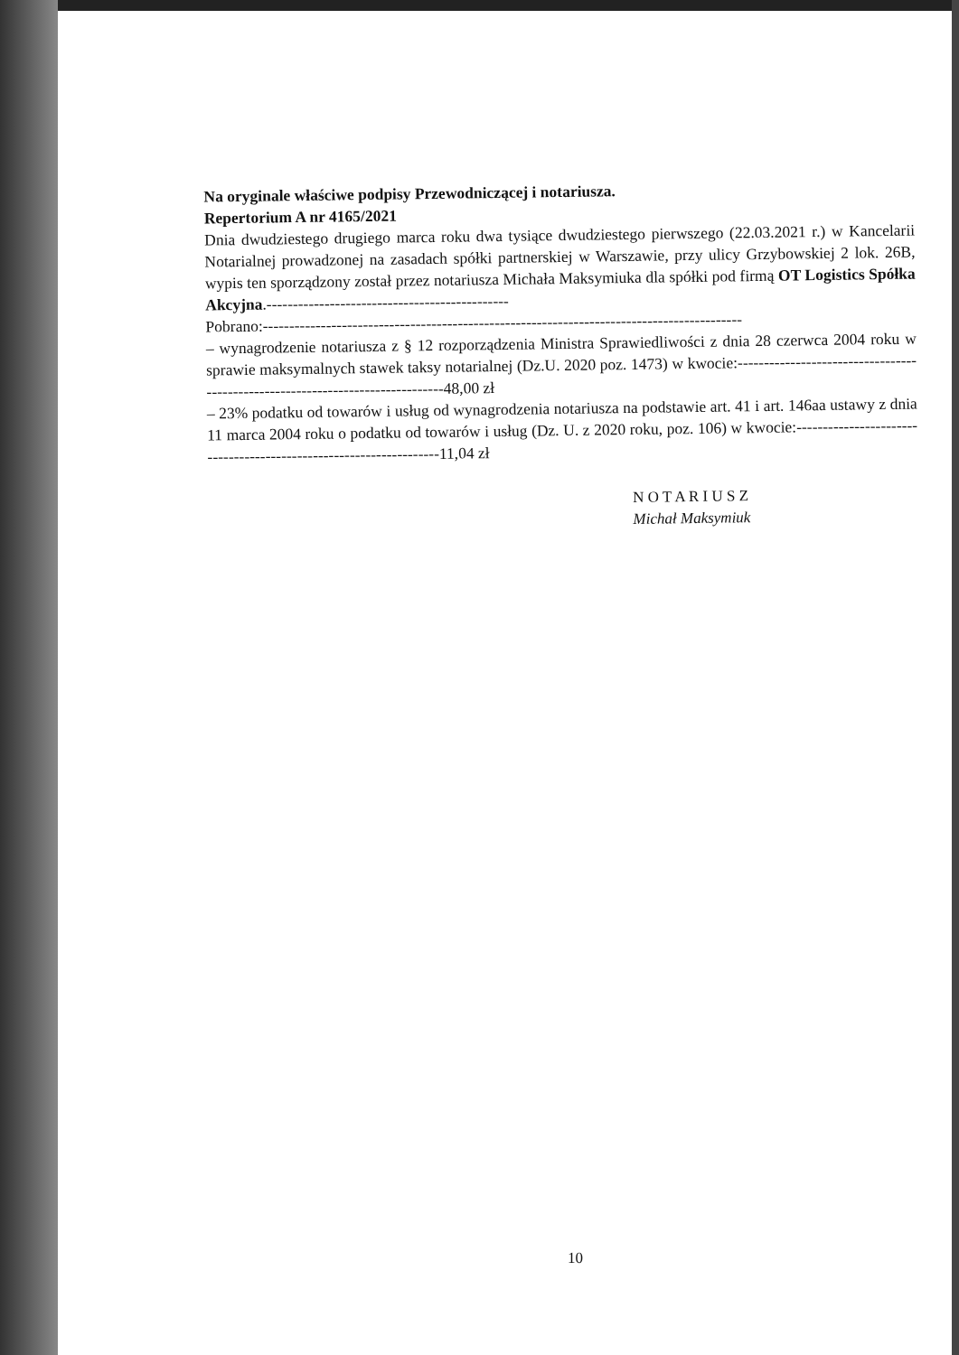Na oryginale właściwe podpisy Przewodniczącej i notariusza.
Repertorium A nr 4165/2021
Dnia dwudziestego drugiego marca roku dwa tysiące dwudziestego pierwszego (22.03.2021 r.) w Kancelarii Notarialnej prowadzonej na zasadach spółki partnerskiej w Warszawie, przy ulicy Grzybowskiej 2 lok. 26B, wypis ten sporządzony został przez notariusza Michała Maksymiuka dla spółki pod firmą OT Logistics Spółka Akcyjna.----------------------------------------------
Pobrano:-------------------------------------------------------------------------------------------
– wynagrodzenie notariusza z § 12 rozporządzenia Ministra Sprawiedliwości z dnia 28 czerwca 2004 roku w sprawie maksymalnych stawek taksy notarialnej (Dz.U. 2020 poz. 1473) w kwocie:-------------------------------------------------------------------------------48,00 zł
– 23% podatku od towarów i usług od wynagrodzenia notariusza na podstawie art. 41 i art. 146aa ustawy z dnia 11 marca 2004 roku o podatku od towarów i usług (Dz. U. z 2020 roku, poz. 106) w kwocie:-------------------------------------------------------------------11,04 zł
N O T A R I U S Z
Michał Maksymiuk
10